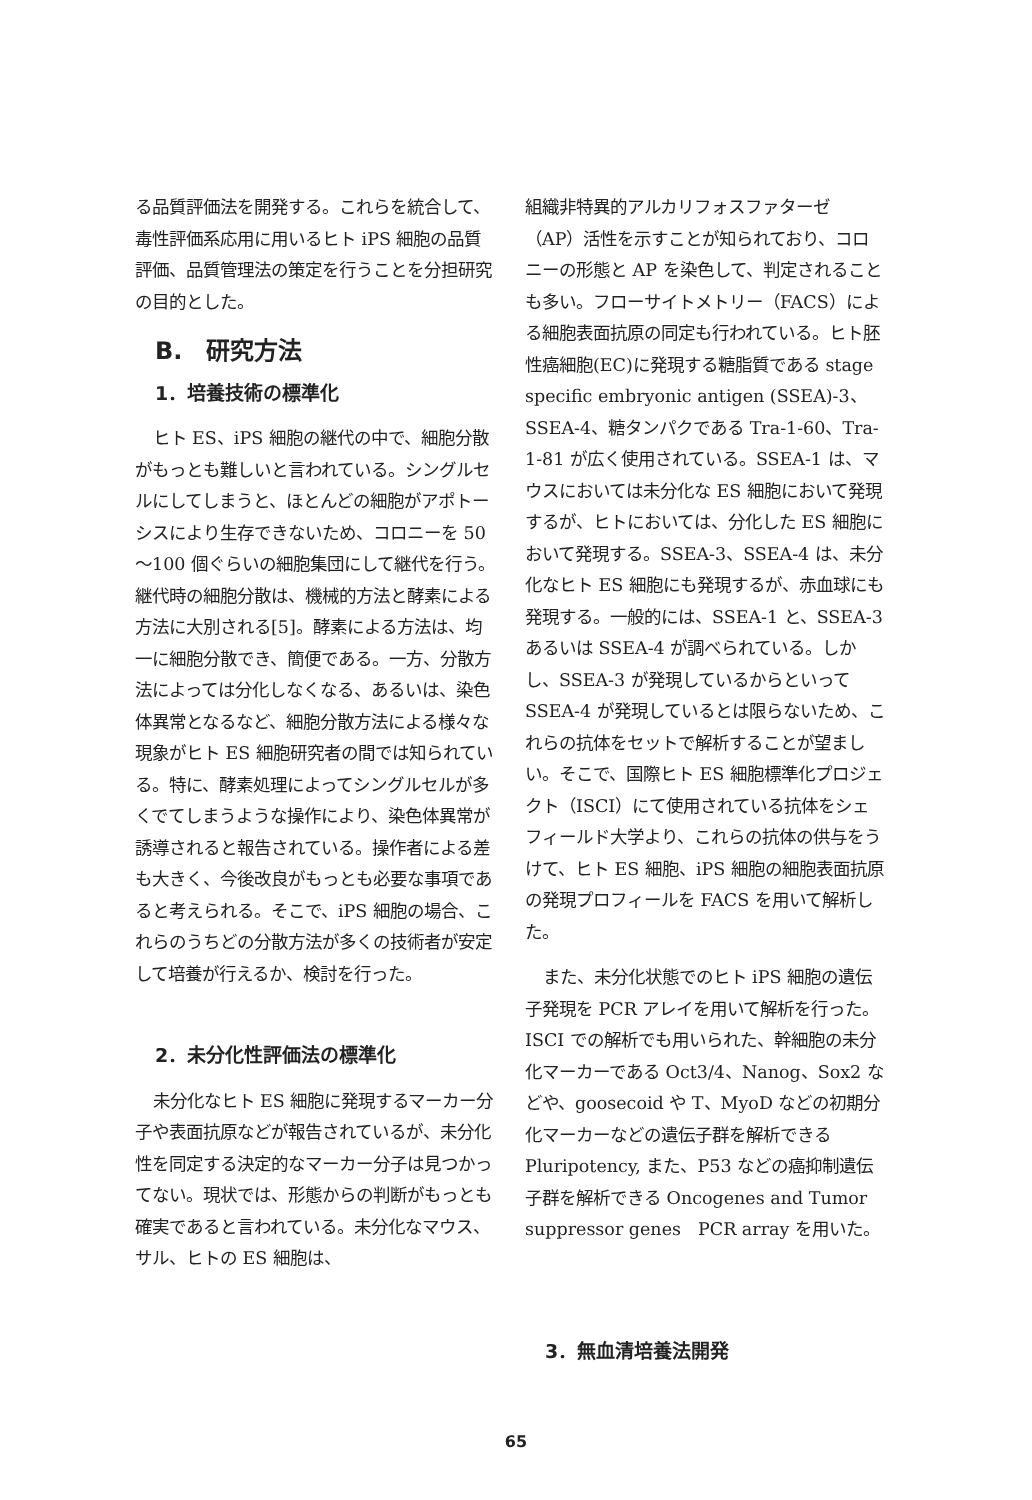る品質評価法を開発する。これらを統合して、毒性評価系応用に用いるヒト iPS 細胞の品質評価、品質管理法の策定を行うことを分担研究の目的とした。
B.　研究方法
1．培養技術の標準化
ヒト ES、iPS 細胞の継代の中で、細胞分散がもっとも難しいと言われている。シングルセルにしてしまうと、ほとんどの細胞がアポトーシスにより生存できないため、コロニーを 50～100 個ぐらいの細胞集団にして継代を行う。継代時の細胞分散は、機械的方法と酵素による方法に大別される[5]。酵素による方法は、均一に細胞分散でき、簡便である。一方、分散方法によっては分化しなくなる、あるいは、染色体異常となるなど、細胞分散方法による様々な現象がヒト ES 細胞研究者の間では知られている。特に、酵素処理によってシングルセルが多くでてしまうような操作により、染色体異常が誘導されると報告されている。操作者による差も大きく、今後改良がもっとも必要な事項であると考えられる。そこで、iPS 細胞の場合、これらのうちどの分散方法が多くの技術者が安定して培養が行えるか、検討を行った。
2．未分化性評価法の標準化
未分化なヒト ES 細胞に発現するマーカー分子や表面抗原などが報告されているが、未分化性を同定する決定的なマーカー分子は見つかってない。現状では、形態からの判断がもっとも確実であると言われている。未分化なマウス、サル、ヒトの ES 細胞は、
組織非特異的アルカリフォスファターゼ（AP）活性を示すことが知られており、コロニーの形態と AP を染色して、判定されることも多い。フローサイトメトリー（FACS）による細胞表面抗原の同定も行われている。ヒト胚性癌細胞(EC)に発現する糖脂質である stage specific embryonic antigen (SSEA)-3、SSEA-4、糖タンパクである Tra-1-60、Tra-1-81 が広く使用されている。SSEA-1 は、マウスにおいては未分化な ES 細胞において発現するが、ヒトにおいては、分化した ES 細胞において発現する。SSEA-3、SSEA-4 は、未分化なヒト ES 細胞にも発現するが、赤血球にも発現する。一般的には、SSEA-1 と、SSEA-3 あるいは SSEA-4 が調べられている。しかし、SSEA-3 が発現しているからといって SSEA-4 が発現しているとは限らないため、これらの抗体をセットで解析することが望ましい。そこで、国際ヒト ES 細胞標準化プロジェクト（ISCI）にて使用されている抗体をシェフィールド大学より、これらの抗体の供与をうけて、ヒト ES 細胞、iPS 細胞の細胞表面抗原の発現プロフィールを FACS を用いて解析した。
また、未分化状態でのヒト iPS 細胞の遺伝子発現を PCR アレイを用いて解析を行った。ISCI での解析でも用いられた、幹細胞の未分化マーカーである Oct3/4、Nanog、Sox2 などや、goosecoid や T、MyoD などの初期分化マーカーなどの遺伝子群を解析できる Pluripotency, また、P53 などの癌抑制遺伝子群を解析できる Oncogenes and Tumor suppressor genes　PCR array を用いた。
3．無血清培養法開発
65